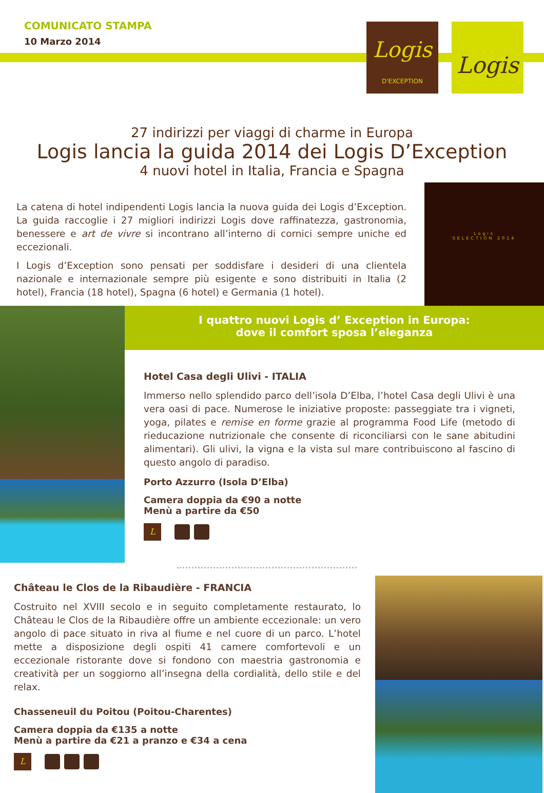COMUNICATO STAMPA
10 Marzo 2014
Logis
D'EXCEPTION
Logis
27 indirizzi per viaggi di charme in Europa
Logis lancia la guida 2014 dei Logis D’Exception
4 nuovi hotel in Italia, Francia e Spagna
La catena di hotel indipendenti Logis lancia la nuova guida dei Logis d’Exception. La guida raccoglie i 27 migliori indirizzi Logis dove raffinatezza, gastronomia, benessere e art de vivre si incontrano all’interno di cornici sempre uniche ed eccezionali.
I Logis d’Exception sono pensati per soddisfare i desideri di una clientela nazionale e internazionale sempre più esigente e sono distribuiti in Italia (2 hotel), Francia (18 hotel), Spagna (6 hotel) e Germania (1 hotel).
Logis
SELECTION 2014
I quattro nuovi Logis d’ Exception in Europa:
dove il comfort sposa l’eleganza
Hotel Casa degli Ulivi - ITALIA
Immerso nello splendido parco dell’isola D’Elba, l’hotel Casa degli Ulivi è una vera oasi di pace. Numerose le iniziative proposte: passeggiate tra i vigneti, yoga, pilates e remise en forme grazie al programma Food Life (metodo di rieducazione nutrizionale che consente di riconciliarsi con le sane abitudini alimentari). Gli ulivi, la vigna e la vista sul mare contribuiscono al fascino di questo angolo di paradiso.
Porto Azzurro (Isola D’Elba)
Camera doppia da €90 a notte
Menù a partire da €50
L
Château le Clos de la Ribaudière - FRANCIA
Costruito nel XVIII secolo e in seguito completamente restaurato, lo Château le Clos de la Ribaudière offre un ambiente eccezionale: un vero angolo di pace situato in riva al fiume e nel cuore di un parco. L’hotel mette a disposizione degli ospiti 41 camere comfortevoli e un eccezionale ristorante dove si fondono con maestria gastronomia e creatività per un soggiorno all’insegna della cordialità, dello stile e del relax.
Chasseneuil du Poitou (Poitou-Charentes)
Camera doppia da €135 a notte
Menù a partire da €21 a pranzo e €34 a cena
L